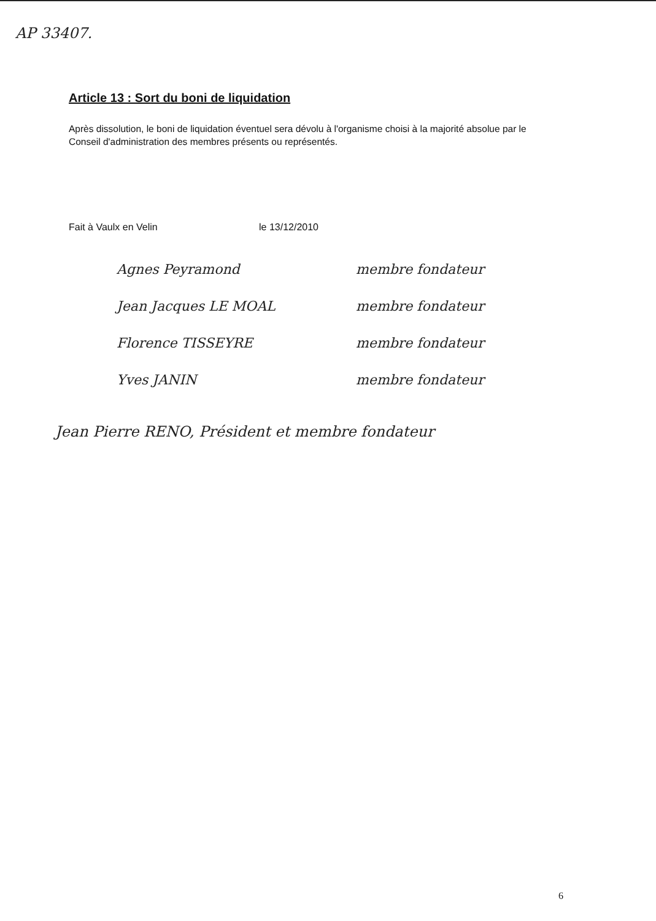AP 33407.
Article 13 : Sort du boni de liquidation
Après dissolution, le boni de liquidation éventuel sera dévolu à l'organisme choisi à la majorité absolue par le Conseil d'administration des membres présents ou représentés.
Fait à Vaulx en Velin le 13/12/2010
Agnes Peyramond membre fondateur
Jean Jacques LE MOAL membre fondateur
Florence TISSEYRE membre fondateur
Yves JANIN membre fondateur
Jean Pierre RENO, Président et membre fondateur
6